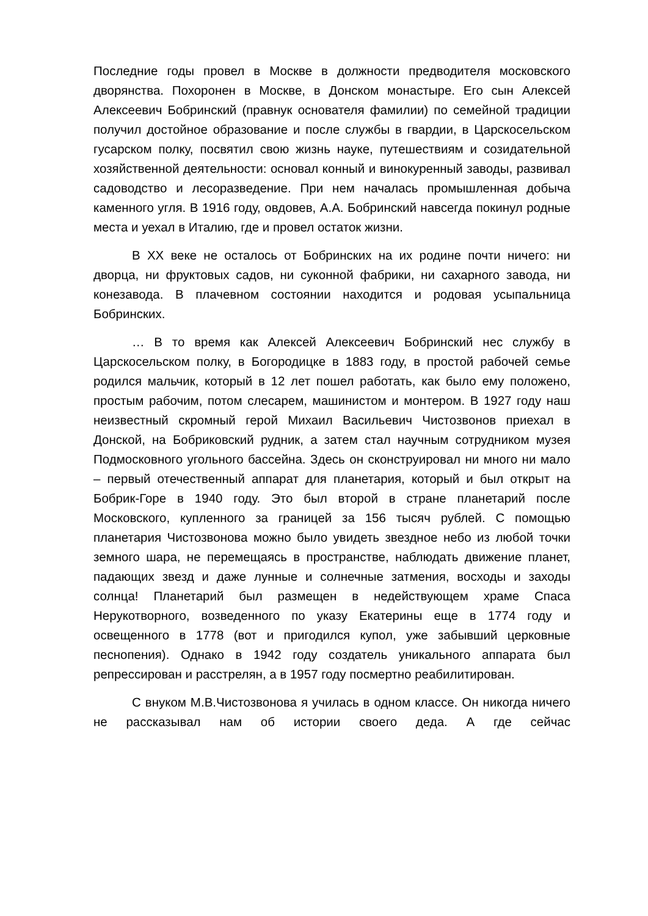Последние годы провел в Москве в должности предводителя московского дворянства. Похоронен в Москве, в Донском монастыре. Его сын Алексей Алексеевич Бобринский (правнук основателя фамилии) по семейной традиции получил достойное образование и после службы в гвардии, в Царскосельском гусарском полку, посвятил свою жизнь науке, путешествиям и созидательной хозяйственной деятельности: основал конный и винокуренный заводы, развивал садоводство и лесоразведение. При нем началась промышленная добыча каменного угля. В 1916 году, овдовев, А.А. Бобринский навсегда покинул родные места и уехал в Италию, где и провел остаток жизни.
В XX веке не осталось от Бобринских на их родине почти ничего: ни дворца, ни фруктовых садов, ни суконной фабрики, ни сахарного завода, ни конезавода. В плачевном состоянии находится и родовая усыпальница Бобринских.
… В то время как Алексей Алексеевич Бобринский нес службу в Царскосельском полку, в Богородицке в 1883 году, в простой рабочей семье родился мальчик, который в 12 лет пошел работать, как было ему положено, простым рабочим, потом слесарем, машинистом и монтером. В 1927 году наш неизвестный скромный герой Михаил Васильевич Чистозвонов приехал в Донской, на Бобриковский рудник, а затем стал научным сотрудником музея Подмосковного угольного бассейна. Здесь он сконструировал ни много ни мало – первый отечественный аппарат для планетария, который и был открыт на Бобрик-Горе в 1940 году. Это был второй в стране планетарий после Московского, купленного за границей за 156 тысяч рублей. С помощью планетария Чистозвонова можно было увидеть звездное небо из любой точки земного шара, не перемещаясь в пространстве, наблюдать движение планет, падающих звезд и даже лунные и солнечные затмения, восходы и заходы солнца! Планетарий был размещен в недействующем храме Спаса Нерукотворного, возведенного по указу Екатерины еще в 1774 году и освещенного в 1778 (вот и пригодился купол, уже забывший церковные песнопения). Однако в 1942 году создатель уникального аппарата был репрессирован и расстрелян, а в 1957 году посмертно реабилитирован.
С внуком М.В.Чистозвонова я училась в одном классе. Он никогда ничего не рассказывал нам об истории своего деда. А где сейчас